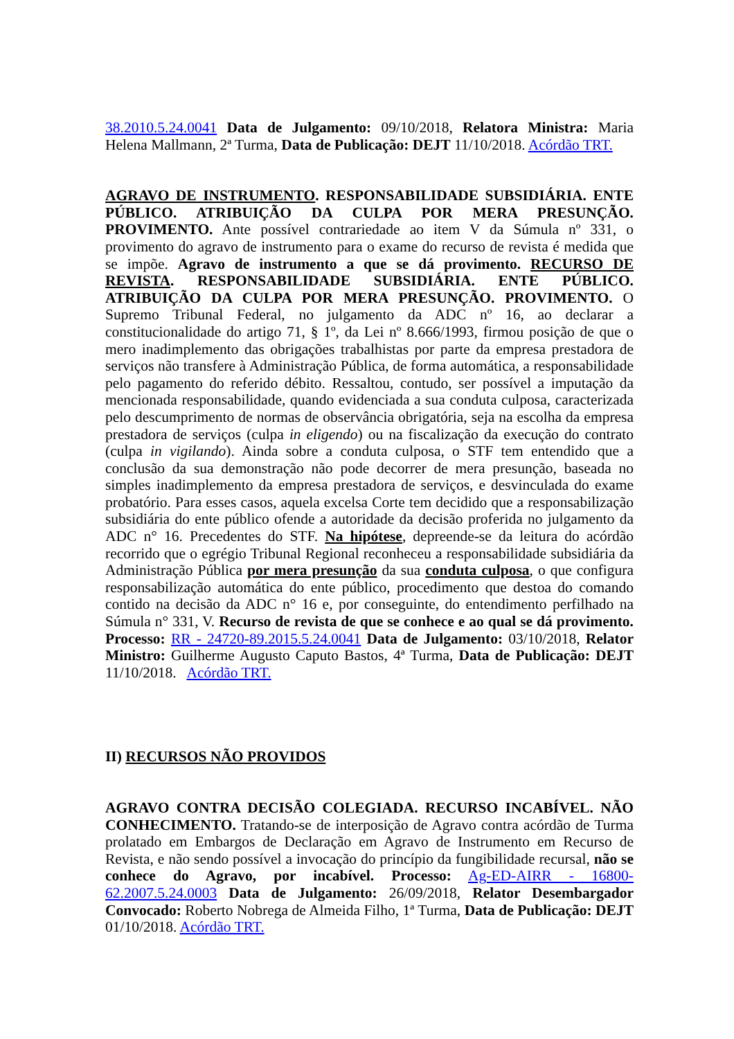38.2010.5.24.0041 Data de Julgamento: 09/10/2018, Relatora Ministra: Maria Helena Mallmann, 2ª Turma, Data de Publicação: DEJT 11/10/2018. Acórdão TRT.
AGRAVO DE INSTRUMENTO. RESPONSABILIDADE SUBSIDIÁRIA. ENTE PÚBLICO. ATRIBUIÇÃO DA CULPA POR MERA PRESUNÇÃO. PROVIMENTO. Ante possível contrariedade ao item V da Súmula nº 331, o provimento do agravo de instrumento para o exame do recurso de revista é medida que se impõe. Agravo de instrumento a que se dá provimento. RECURSO DE REVISTA. RESPONSABILIDADE SUBSIDIÁRIA. ENTE PÚBLICO. ATRIBUIÇÃO DA CULPA POR MERA PRESUNÇÃO. PROVIMENTO. O Supremo Tribunal Federal, no julgamento da ADC nº 16, ao declarar a constitucionalidade do artigo 71, § 1º, da Lei nº 8.666/1993, firmou posição de que o mero inadimplemento das obrigações trabalhistas por parte da empresa prestadora de serviços não transfere à Administração Pública, de forma automática, a responsabilidade pelo pagamento do referido débito. Ressaltou, contudo, ser possível a imputação da mencionada responsabilidade, quando evidenciada a sua conduta culposa, caracterizada pelo descumprimento de normas de observância obrigatória, seja na escolha da empresa prestadora de serviços (culpa in eligendo) ou na fiscalização da execução do contrato (culpa in vigilando). Ainda sobre a conduta culposa, o STF tem entendido que a conclusão da sua demonstração não pode decorrer de mera presunção, baseada no simples inadimplemento da empresa prestadora de serviços, e desvinculada do exame probatório. Para esses casos, aquela excelsa Corte tem decidido que a responsabilização subsidiária do ente público ofende a autoridade da decisão proferida no julgamento da ADC n° 16. Precedentes do STF. Na hipótese, depreende-se da leitura do acórdão recorrido que o egrégio Tribunal Regional reconheceu a responsabilidade subsidiária da Administração Pública por mera presunção da sua conduta culposa, o que configura responsabilização automática do ente público, procedimento que destoa do comando contido na decisão da ADC n° 16 e, por conseguinte, do entendimento perfilhado na Súmula n° 331, V. Recurso de revista de que se conhece e ao qual se dá provimento. Processo: RR - 24720-89.2015.5.24.0041 Data de Julgamento: 03/10/2018, Relator Ministro: Guilherme Augusto Caputo Bastos, 4ª Turma, Data de Publicação: DEJT 11/10/2018. Acórdão TRT.
II) RECURSOS NÃO PROVIDOS
AGRAVO CONTRA DECISÃO COLEGIADA. RECURSO INCABÍVEL. NÃO CONHECIMENTO. Tratando-se de interposição de Agravo contra acórdão de Turma prolatado em Embargos de Declaração em Agravo de Instrumento em Recurso de Revista, e não sendo possível a invocação do princípio da fungibilidade recursal, não se conhece do Agravo, por incabível. Processo: Ag-ED-AIRR - 16800-62.2007.5.24.0003 Data de Julgamento: 26/09/2018, Relator Desembargador Convocado: Roberto Nobrega de Almeida Filho, 1ª Turma, Data de Publicação: DEJT 01/10/2018. Acórdão TRT.